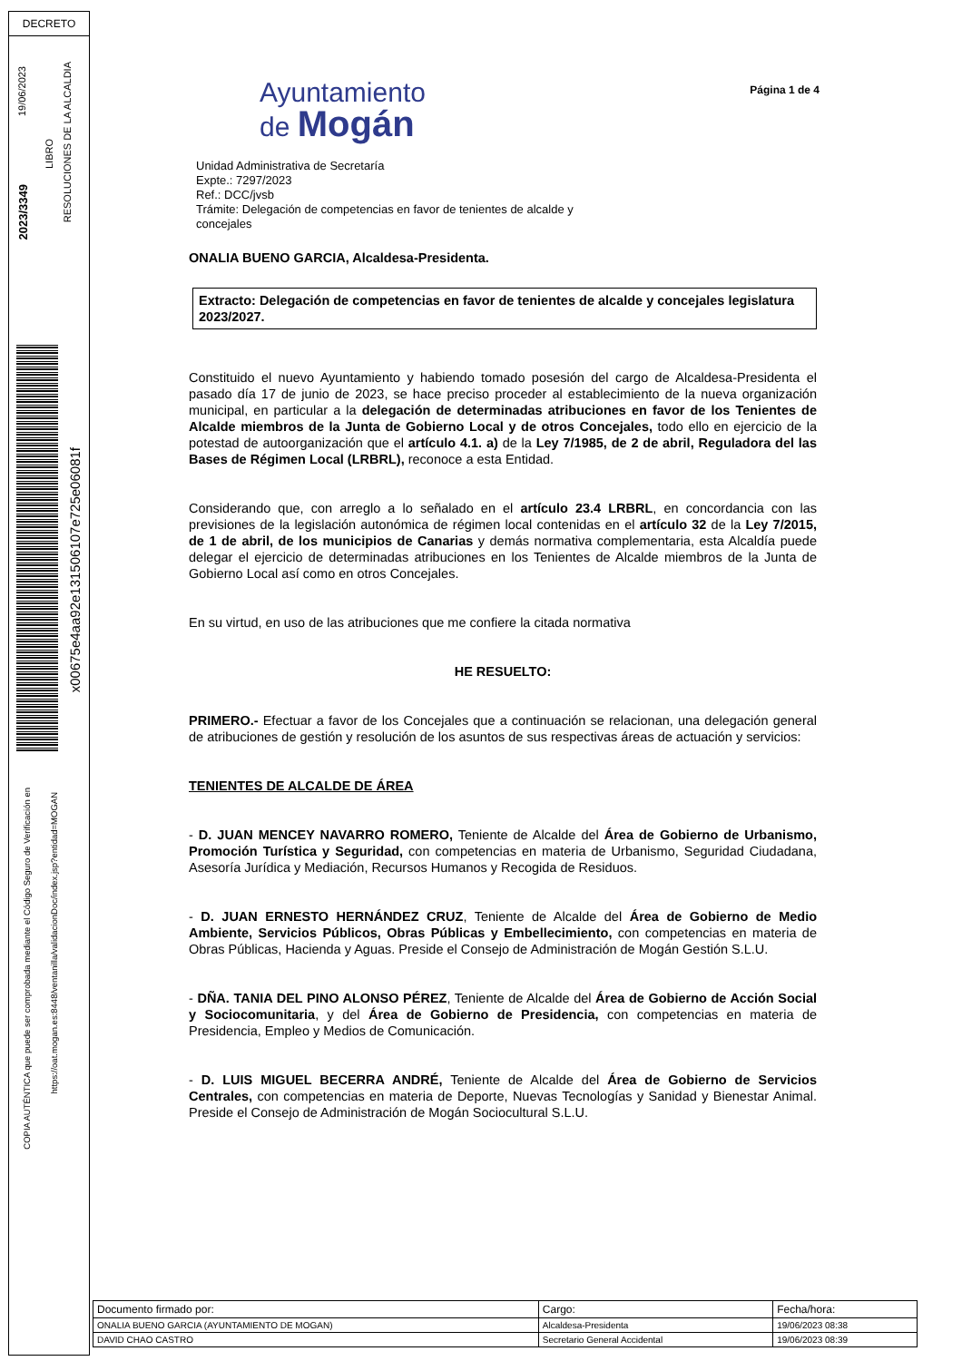DECRETO
19/06/2023
2023/3349
LIBRO
RESOLUCIONES DE LA ALCALDIA
x00675e4aa92e131506107e725e06081f
COPIA AUTÉNTICA que puede ser comprobada mediante el Código Seguro de Verificación en
https://oat.mogan.es:8448/ventanilla/validacionDoc/index.jsp?entidad=MOGAN
Página 1 de 4
Ayuntamiento
de Mogán
Unidad Administrativa de Secretaría
Expte.: 7297/2023
Ref.: DCC/jvsb
Trámite: Delegación de competencias en favor de tenientes de alcalde y
concejales
ONALIA BUENO GARCIA, Alcaldesa-Presidenta.
Extracto: Delegación de competencias en favor de tenientes de alcalde y concejales legislatura 2023/2027.
Constituido el nuevo Ayuntamiento y habiendo tomado posesión del cargo de Alcaldesa-Presidenta el pasado día 17 de junio de 2023, se hace preciso proceder al establecimiento de la nueva organización municipal, en particular a la delegación de determinadas atribuciones en favor de los Tenientes de Alcalde miembros de la Junta de Gobierno Local y de otros Concejales, todo ello en ejercicio de la potestad de autoorganización que el artículo 4.1. a) de la Ley 7/1985, de 2 de abril, Reguladora del las Bases de Régimen Local (LRBRL), reconoce a esta Entidad.
Considerando que, con arreglo a lo señalado en el artículo 23.4 LRBRL, en concordancia con las previsiones de la legislación autonómica de régimen local contenidas en el artículo 32 de la Ley 7/2015, de 1 de abril, de los municipios de Canarias y demás normativa complementaria, esta Alcaldía puede delegar el ejercicio de determinadas atribuciones en los Tenientes de Alcalde miembros de la Junta de Gobierno Local así como en otros Concejales.
En su virtud, en uso de las atribuciones que me confiere la citada normativa
HE RESUELTO:
PRIMERO.- Efectuar a favor de los Concejales que a continuación se relacionan, una delegación general de atribuciones de gestión y resolución de los asuntos de sus respectivas áreas de actuación y servicios:
TENIENTES DE ALCALDE DE ÁREA
- D. JUAN MENCEY NAVARRO ROMERO, Teniente de Alcalde del Área de Gobierno de Urbanismo, Promoción Turística y Seguridad, con competencias en materia de Urbanismo, Seguridad Ciudadana, Asesoría Jurídica y Mediación, Recursos Humanos y Recogida de Residuos.
- D. JUAN ERNESTO HERNÁNDEZ CRUZ, Teniente de Alcalde del Área de Gobierno de Medio Ambiente, Servicios Públicos, Obras Públicas y Embellecimiento, con competencias en materia de Obras Públicas, Hacienda y Aguas. Preside el Consejo de Administración de Mogán Gestión S.L.U.
- DÑA. TANIA DEL PINO ALONSO PÉREZ, Teniente de Alcalde del Área de Gobierno de Acción Social y Sociocomunitaria, y del Área de Gobierno de Presidencia, con competencias en materia de Presidencia, Empleo y Medios de Comunicación.
- D. LUIS MIGUEL BECERRA ANDRÉ, Teniente de Alcalde del Área de Gobierno de Servicios Centrales, con competencias en materia de Deporte, Nuevas Tecnologías y Sanidad y Bienestar Animal. Preside el Consejo de Administración de Mogán Sociocultural S.L.U.
| Documento firmado por: | Cargo: | Fecha/hora: |
| --- | --- | --- |
| ONALIA BUENO GARCIA (AYUNTAMIENTO DE MOGAN) | Alcaldesa-Presidenta | 19/06/2023 08:38 |
| DAVID CHAO CASTRO | Secretario General Accidental | 19/06/2023 08:39 |